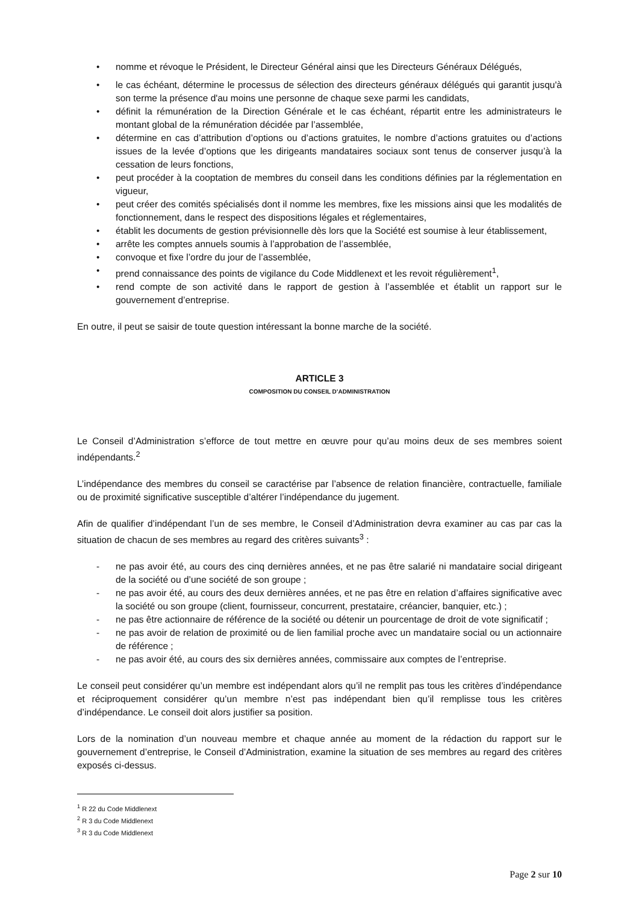• nomme et révoque le Président, le Directeur Général ainsi que les Directeurs Généraux Délégués,
• le cas échéant, détermine le processus de sélection des directeurs généraux délégués qui garantit jusqu'à son terme la présence d'au moins une personne de chaque sexe parmi les candidats,
• définit la rémunération de la Direction Générale et le cas échéant, répartit entre les administrateurs le montant global de la rémunération décidée par l’assemblée,
• détermine en cas d’attribution d’options ou d’actions gratuites, le nombre d’actions gratuites ou d’actions issues de la levée d’options que les dirigeants mandataires sociaux sont tenus de conserver jusqu’à la cessation de leurs fonctions,
• peut procéder à la cooptation de membres du conseil dans les conditions définies par la réglementation en vigueur,
• peut créer des comités spécialisés dont il nomme les membres, fixe les missions ainsi que les modalités de fonctionnement, dans le respect des dispositions légales et réglementaires,
• établit les documents de gestion prévisionnelle dès lors que la Société est soumise à leur établissement,
• arrête les comptes annuels soumis à l’approbation de l’assemblée,
• convoque et fixe l’ordre du jour de l’assemblée,
• prend connaissance des points de vigilance du Code Middlenext et les revoit régulièrement<sup>1</sup>,
• rend compte de son activité dans le rapport de gestion à l’assemblée et établit un rapport sur le gouvernement d’entreprise.
En outre, il peut se saisir de toute question intéressant la bonne marche de la société.
ARTICLE 3
COMPOSITION DU CONSEIL D’ADMINISTRATION
Le Conseil d’Administration s’efforce de tout mettre en œuvre pour qu’au moins deux de ses membres soient indépendants.<sup>2</sup>
L’indépendance des membres du conseil se caractérise par l’absence de relation financière, contractuelle, familiale ou de proximité significative susceptible d’altérer l’indépendance du jugement.
Afin de qualifier d’indépendant l’un de ses membre, le Conseil d’Administration devra examiner au cas par cas la situation de chacun de ses membres au regard des critères suivants<sup>3</sup> :
- ne pas avoir été, au cours des cinq dernières années, et ne pas être salarié ni mandataire social dirigeant de la société ou d’une société de son groupe ;
- ne pas avoir été, au cours des deux dernières années, et ne pas être en relation d’affaires significative avec la société ou son groupe (client, fournisseur, concurrent, prestataire, créancier, banquier, etc.) ;
- ne pas être actionnaire de référence de la société ou détenir un pourcentage de droit de vote significatif ;
- ne pas avoir de relation de proximité ou de lien familial proche avec un mandataire social ou un actionnaire de référence ;
- ne pas avoir été, au cours des six dernières années, commissaire aux comptes de l’entreprise.
Le conseil peut considérer qu’un membre est indépendant alors qu’il ne remplit pas tous les critères d’indépendance et réciproquement considérer qu’un membre n’est pas indépendant bien qu’il remplisse tous les critères d’indépendance. Le conseil doit alors justifier sa position.
Lors de la nomination d’un nouveau membre et chaque année au moment de la rédaction du rapport sur le gouvernement d’entreprise, le Conseil d’Administration, examine la situation de ses membres au regard des critères exposés ci-dessus.
<sup>1</sup> R 22 du Code Middlenext
<sup>2</sup> R 3 du Code Middlenext
<sup>3</sup> R 3 du Code Middlenext
Page 2 sur 10